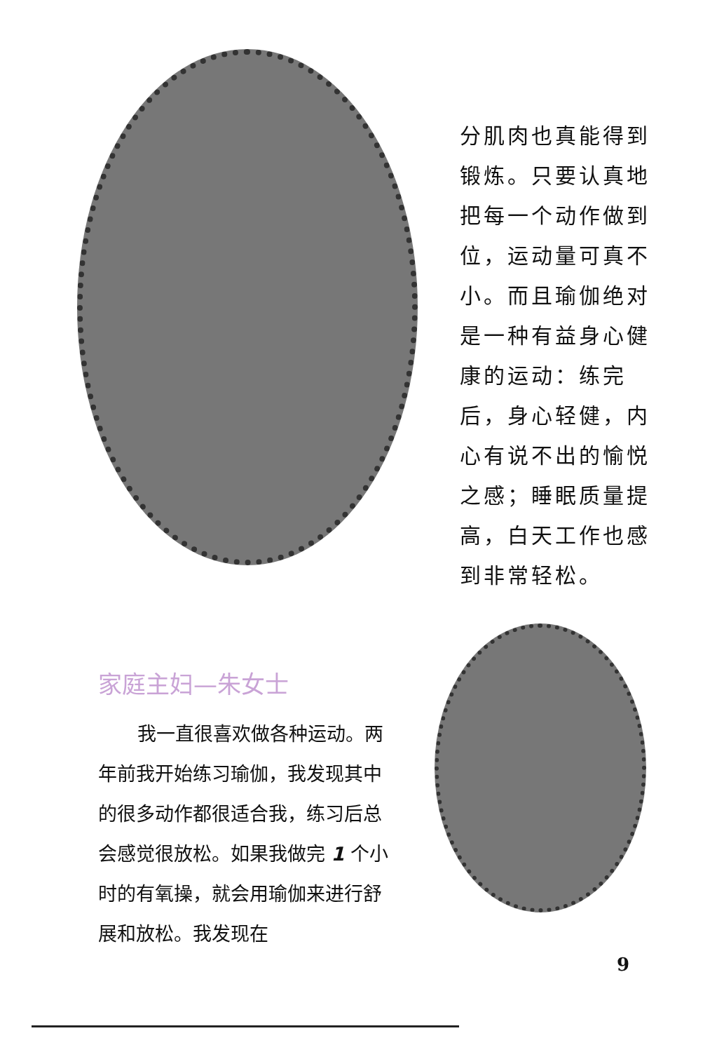分肌肉也真能得到锻炼。只要认真地把每一个动作做到位，运动量可真不小。而且瑜伽绝对是一种有益身心健康的运动：练完后，身心轻健，内心有说不出的愉悦之感；睡眠质量提高，白天工作也感到非常轻松。
家庭主妇—朱女士
我一直很喜欢做各种运动。两年前我开始练习瑜伽，我发现其中的很多动作都很适合我，练习后总会感觉很放松。如果我做完 1 个小时的有氧操，就会用瑜伽来进行舒展和放松。我发现在
9